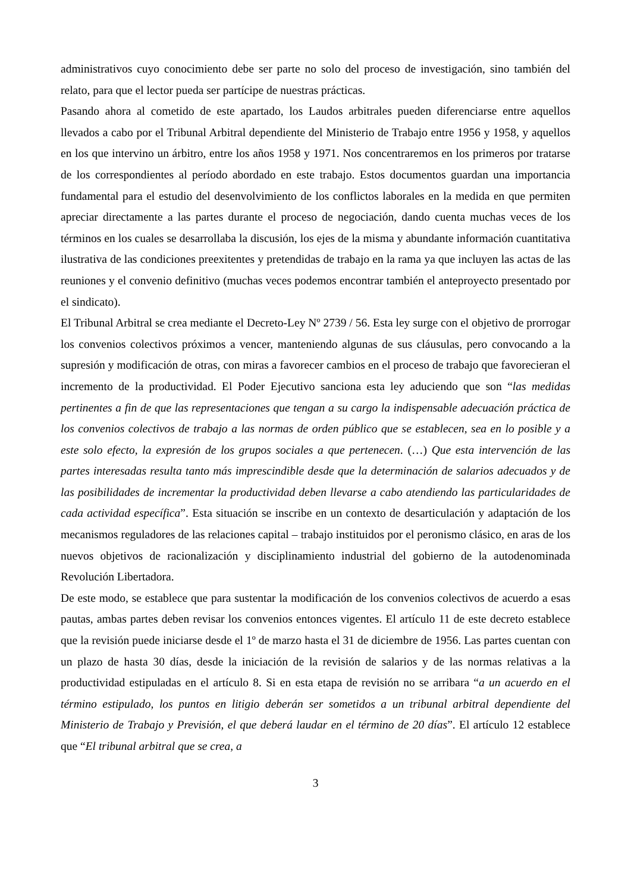administrativos cuyo conocimiento debe ser parte no solo del proceso de investigación, sino también del relato, para que el lector pueda ser partícipe de nuestras prácticas.
Pasando ahora al cometido de este apartado, los Laudos arbitrales pueden diferenciarse entre aquellos llevados a cabo por el Tribunal Arbitral dependiente del Ministerio de Trabajo entre 1956 y 1958, y aquellos en los que intervino un árbitro, entre los años 1958 y 1971. Nos concentraremos en los primeros por tratarse de los correspondientes al período abordado en este trabajo. Estos documentos guardan una importancia fundamental para el estudio del desenvolvimiento de los conflictos laborales en la medida en que permiten apreciar directamente a las partes durante el proceso de negociación, dando cuenta muchas veces de los términos en los cuales se desarrollaba la discusión, los ejes de la misma y abundante información cuantitativa ilustrativa de las condiciones preexitentes y pretendidas de trabajo en la rama ya que incluyen las actas de las reuniones y el convenio definitivo (muchas veces podemos encontrar también el anteproyecto presentado por el sindicato).
El Tribunal Arbitral se crea mediante el Decreto-Ley Nº 2739 / 56. Esta ley surge con el objetivo de prorrogar los convenios colectivos próximos a vencer, manteniendo algunas de sus cláusulas, pero convocando a la supresión y modificación de otras, con miras a favorecer cambios en el proceso de trabajo que favorecieran el incremento de la productividad. El Poder Ejecutivo sanciona esta ley aduciendo que son “las medidas pertinentes a fin de que las representaciones que tengan a su cargo la indispensable adecuación práctica de los convenios colectivos de trabajo a las normas de orden público que se establecen, sea en lo posible y a este solo efecto, la expresión de los grupos sociales a que pertenecen. (…) Que esta intervención de las partes interesadas resulta tanto más imprescindible desde que la determinación de salarios adecuados y de las posibilidades de incrementar la productividad deben llevarse a cabo atendiendo las particularidades de cada actividad específica”. Esta situación se inscribe en un contexto de desarticulación y adaptación de los mecanismos reguladores de las relaciones capital – trabajo instituidos por el peronismo clásico, en aras de los nuevos objetivos de racionalización y disciplinamiento industrial del gobierno de la autodenominada Revolución Libertadora.
De este modo, se establece que para sustentar la modificación de los convenios colectivos de acuerdo a esas pautas, ambas partes deben revisar los convenios entonces vigentes. El artículo 11 de este decreto establece que la revisión puede iniciarse desde el 1º de marzo hasta el 31 de diciembre de 1956. Las partes cuentan con un plazo de hasta 30 días, desde la iniciación de la revisión de salarios y de las normas relativas a la productividad estipuladas en el artículo 8. Si en esta etapa de revisión no se arribara “a un acuerdo en el término estipulado, los puntos en litigio deberán ser sometidos a un tribunal arbitral dependiente del Ministerio de Trabajo y Previsión, el que deberá laudar en el término de 20 días”. El artículo 12 establece que “El tribunal arbitral que se crea, a
3